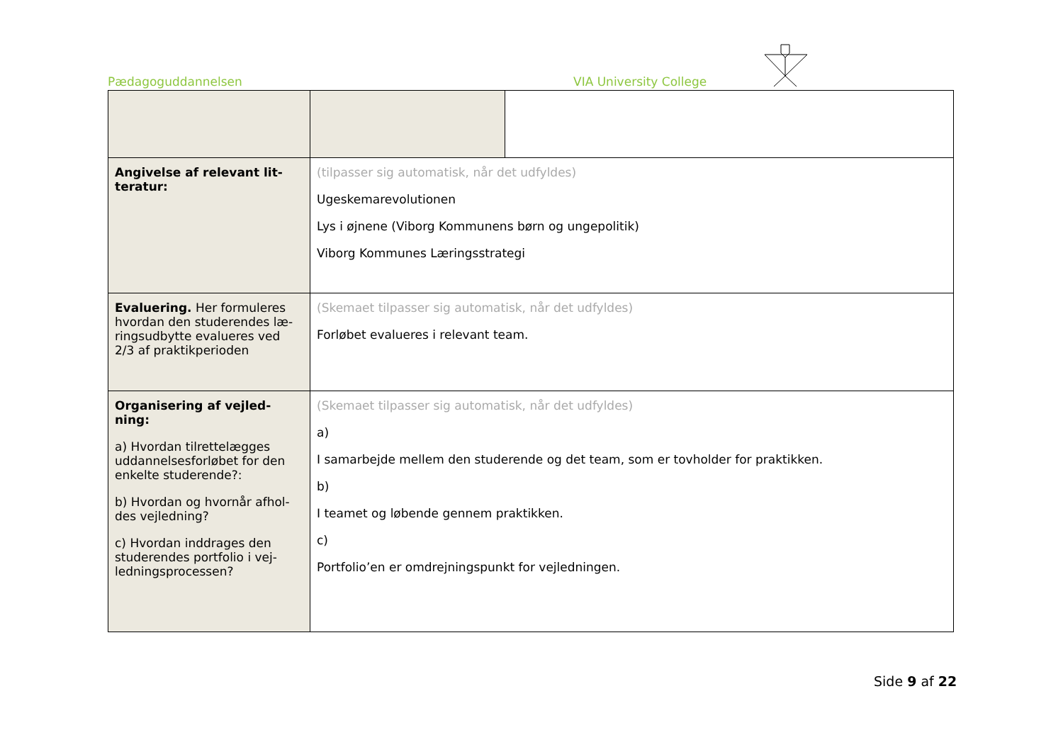Pædagoguddannelsen VIA University College
| Angivelse af relevant lit-teratur: | (tilpasser sig automatisk, når det udfyldes) Ugeskemarevolutionen Lys i øjnene (Viborg Kommunens børn og ungepolitik) Viborg Kommunes Læringsstrategi | |
| Evaluering. Her formuleres hvordan den studerendes læ-ringsudbytte evalueres ved 2/3 af praktikperioden | (Skemaet tilpasser sig automatisk, når det udfyldes) Forløbet evalueres i relevant team. | |
| Organisering af vejled-ning: a) Hvordan tilrettelægges uddannelsesforløbet for den enkelte studerende?: b) Hvordan og hvornår afhol-des vejledning? c) Hvordan inddrages den studerendes portfolio i vej-ledningsprocessen? | (Skemaet tilpasser sig automatisk, når det udfyldes) a) I samarbejde mellem den studerende og det team, som er tovholder for praktikken. b) I teamet og løbende gennem praktikken. c) Portfolio’en er omdrejningspunkt for vejledningen. | |
Side 9 af 22